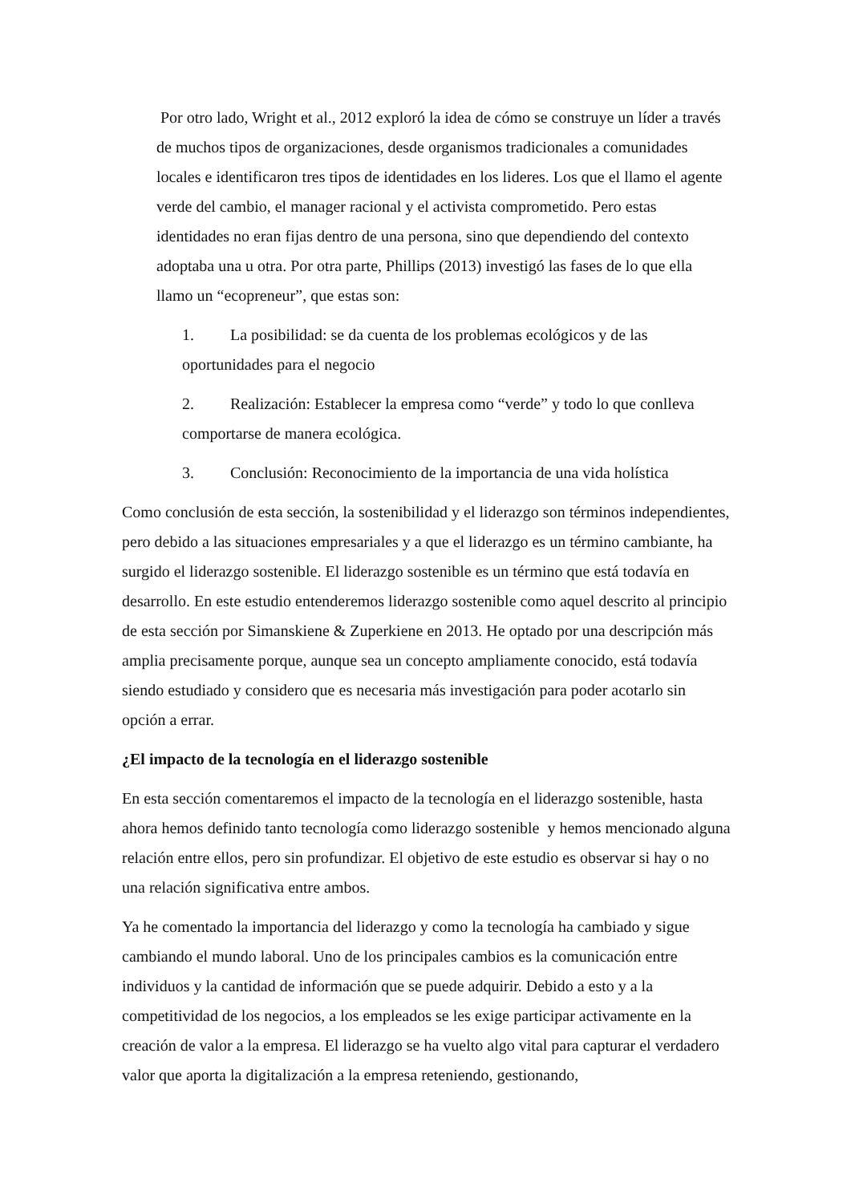Por otro lado, Wright et al., 2012 exploró la idea de cómo se construye un líder a través de muchos tipos de organizaciones, desde organismos tradicionales a comunidades locales e identificaron tres tipos de identidades en los lideres. Los que el llamo el agente verde del cambio, el manager racional y el activista comprometido. Pero estas identidades no eran fijas dentro de una persona, sino que dependiendo del contexto adoptaba una u otra. Por otra parte, Phillips (2013) investigó las fases de lo que ella llamo un “ecopreneur”, que estas son:
1. La posibilidad: se da cuenta de los problemas ecológicos y de las oportunidades para el negocio
2. Realización: Establecer la empresa como “verde” y todo lo que conlleva comportarse de manera ecológica.
3. Conclusión: Reconocimiento de la importancia de una vida holística
Como conclusión de esta sección, la sostenibilidad y el liderazgo son términos independientes, pero debido a las situaciones empresariales y a que el liderazgo es un término cambiante, ha surgido el liderazgo sostenible. El liderazgo sostenible es un término que está todavía en desarrollo. En este estudio entenderemos liderazgo sostenible como aquel descrito al principio de esta sección por Simanskiene & Zuperkiene en 2013. He optado por una descripción más amplia precisamente porque, aunque sea un concepto ampliamente conocido, está todavía siendo estudiado y considero que es necesaria más investigación para poder acotarlo sin opción a errar.
¿El impacto de la tecnología en el liderazgo sostenible
En esta sección comentaremos el impacto de la tecnología en el liderazgo sostenible, hasta ahora hemos definido tanto tecnología como liderazgo sostenible y hemos mencionado alguna relación entre ellos, pero sin profundizar. El objetivo de este estudio es observar si hay o no una relación significativa entre ambos.
Ya he comentado la importancia del liderazgo y como la tecnología ha cambiado y sigue cambiando el mundo laboral. Uno de los principales cambios es la comunicación entre individuos y la cantidad de información que se puede adquirir. Debido a esto y a la competitividad de los negocios, a los empleados se les exige participar activamente en la creación de valor a la empresa. El liderazgo se ha vuelto algo vital para capturar el verdadero valor que aporta la digitalización a la empresa reteniendo, gestionando,